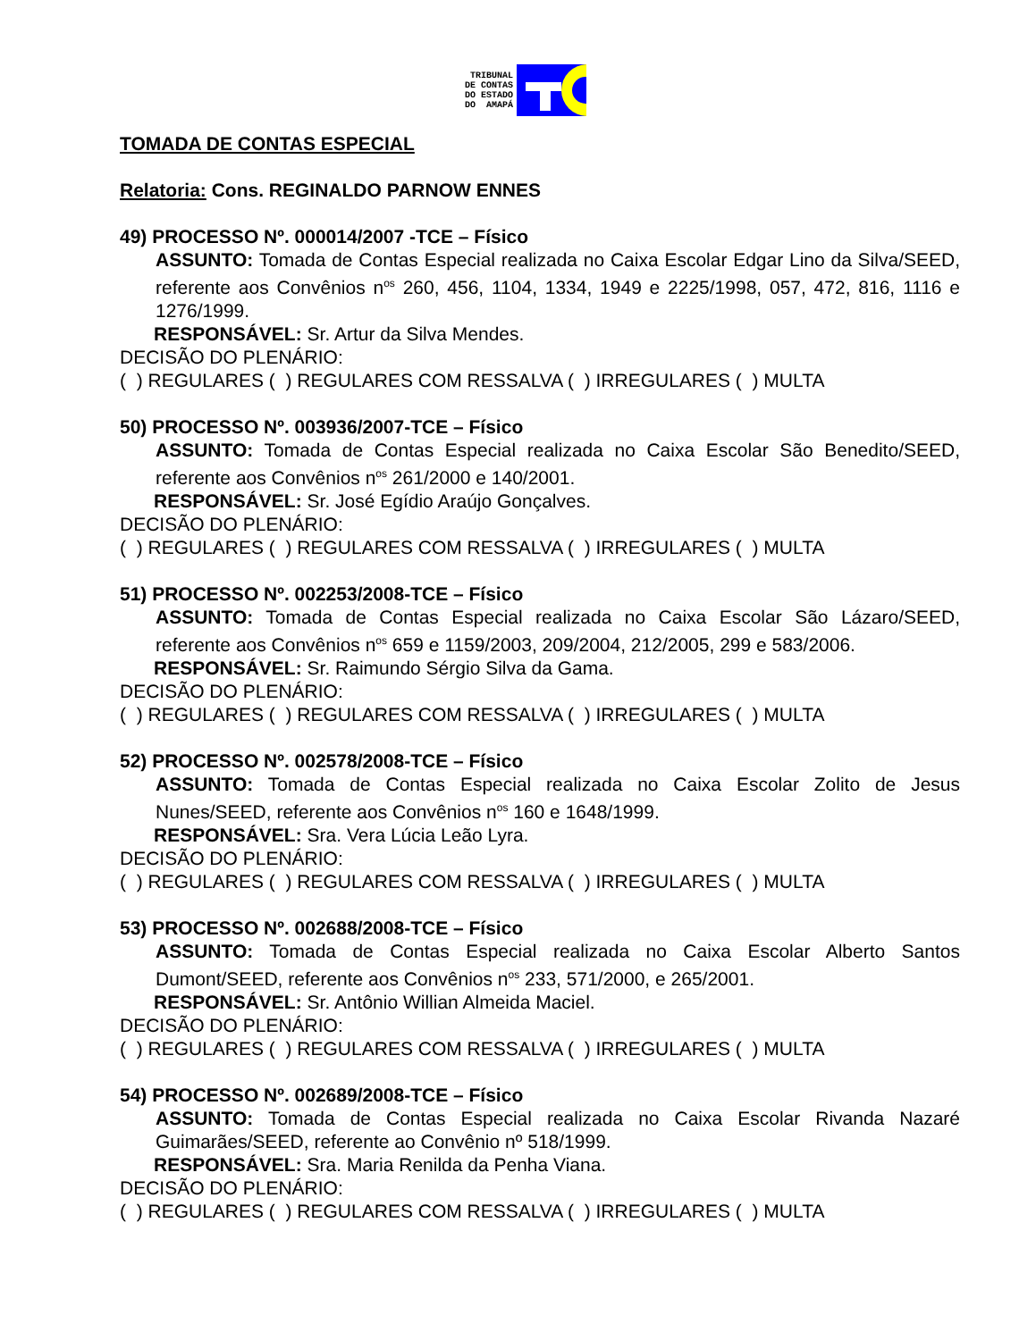TRIBUNAL
DE CONTAS
DO ESTADO
DO AMAPÁ
TOMADA DE CONTAS ESPECIAL
Relatoria: Cons. REGINALDO PARNOW ENNES
49) PROCESSO Nº. 000014/2007 -TCE – Físico
ASSUNTO: Tomada de Contas Especial realizada no Caixa Escolar Edgar Lino da Silva/SEED, referente aos Convênios n<sup>os</sup> 260, 456, 1104, 1334, 1949 e 2225/1998, 057, 472, 816, 1116 e 1276/1999.
RESPONSÁVEL: Sr. Artur da Silva Mendes.
DECISÃO DO PLENÁRIO:
( ) REGULARES ( ) REGULARES COM RESSALVA ( ) IRREGULARES ( ) MULTA
50) PROCESSO Nº. 003936/2007-TCE – Físico
ASSUNTO: Tomada de Contas Especial realizada no Caixa Escolar São Benedito/SEED, referente aos Convênios n<sup>os</sup> 261/2000 e 140/2001.
RESPONSÁVEL: Sr. José Egídio Araújo Gonçalves.
DECISÃO DO PLENÁRIO:
( ) REGULARES ( ) REGULARES COM RESSALVA ( ) IRREGULARES ( ) MULTA
51) PROCESSO Nº. 002253/2008-TCE – Físico
ASSUNTO: Tomada de Contas Especial realizada no Caixa Escolar São Lázaro/SEED, referente aos Convênios n<sup>os</sup> 659 e 1159/2003, 209/2004, 212/2005, 299 e 583/2006.
RESPONSÁVEL: Sr. Raimundo Sérgio Silva da Gama.
DECISÃO DO PLENÁRIO:
( ) REGULARES ( ) REGULARES COM RESSALVA ( ) IRREGULARES ( ) MULTA
52) PROCESSO Nº. 002578/2008-TCE – Físico
ASSUNTO: Tomada de Contas Especial realizada no Caixa Escolar Zolito de Jesus Nunes/SEED, referente aos Convênios n<sup>os</sup> 160 e 1648/1999.
RESPONSÁVEL: Sra. Vera Lúcia Leão Lyra.
DECISÃO DO PLENÁRIO:
( ) REGULARES ( ) REGULARES COM RESSALVA ( ) IRREGULARES ( ) MULTA
53) PROCESSO Nº. 002688/2008-TCE – Físico
ASSUNTO: Tomada de Contas Especial realizada no Caixa Escolar Alberto Santos Dumont/SEED, referente aos Convênios n<sup>os</sup> 233, 571/2000, e 265/2001.
RESPONSÁVEL: Sr. Antônio Willian Almeida Maciel.
DECISÃO DO PLENÁRIO:
( ) REGULARES ( ) REGULARES COM RESSALVA ( ) IRREGULARES ( ) MULTA
54) PROCESSO Nº. 002689/2008-TCE – Físico
ASSUNTO: Tomada de Contas Especial realizada no Caixa Escolar Rivanda Nazaré Guimarães/SEED, referente ao Convênio nº 518/1999.
RESPONSÁVEL: Sra. Maria Renilda da Penha Viana.
DECISÃO DO PLENÁRIO:
( ) REGULARES ( ) REGULARES COM RESSALVA ( ) IRREGULARES ( ) MULTA